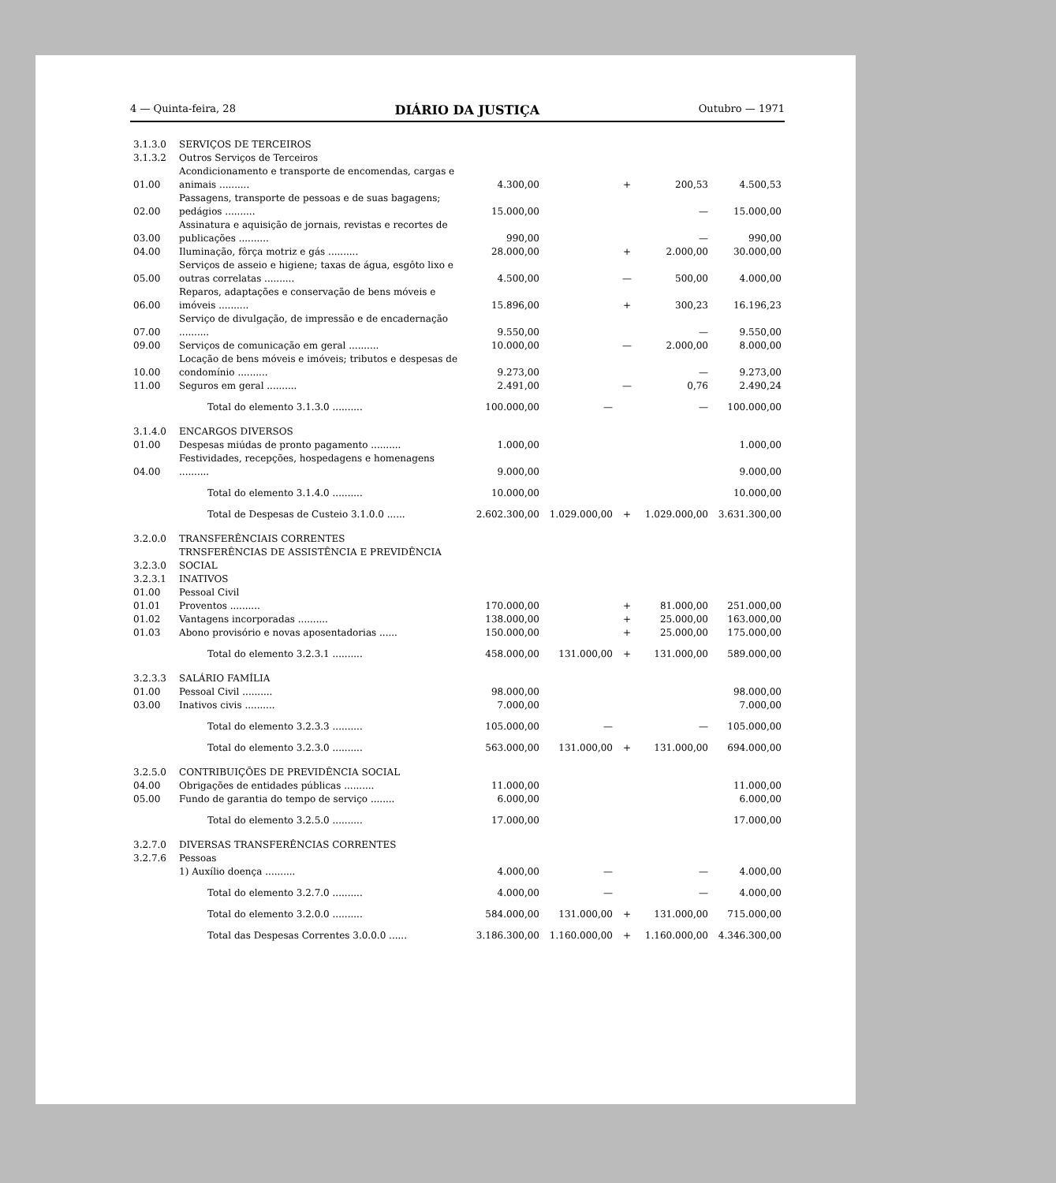4 — Quinta-feira, 28 DIÁRIO DA JUSTIÇA Outubro — 1971
| 3.1.3.0 | SERVIÇOS DE TERCEIROS | | | | | |
| 3.1.3.2 | Outros Serviços de Terceiros | | | | | |
| 01.00 | Acondicionamento e transporte de encomendas, cargas e animais .......... | 4.300,00 | | + | 200,53 | 4.500,53 |
| 02.00 | Passagens, transporte de pessoas e de suas bagagens; pedágios .......... | 15.000,00 | | | — | 15.000,00 |
| 03.00 | Assinatura e aquisição de jornais, revistas e recortes de publicações .......... | 990,00 | | | — | 990,00 |
| 04.00 | Iluminação, fôrça motriz e gás .......... | 28.000,00 | | + | 2.000,00 | 30.000,00 |
| 05.00 | Serviços de asseio e higiene; taxas de água, esgôto lixo e outras correlatas .......... | 4.500,00 | | — | 500,00 | 4.000,00 |
| 06.00 | Reparos, adaptações e conservação de bens móveis e imóveis .......... | 15.896,00 | | + | 300,23 | 16.196,23 |
| 07.00 | Serviço de divulgação, de impressão e de encadernação .......... | 9.550,00 | | | — | 9.550,00 |
| 09.00 | Serviços de comunicação em geral .......... | 10.000,00 | | — | 2.000,00 | 8.000,00 |
| 10.00 | Locação de bens móveis e imóveis; tributos e despesas de condomínio .......... | 9.273,00 | | | — | 9.273,00 |
| 11.00 | Seguros em geral .......... | 2.491,00 | | — | 0,76 | 2.490,24 |
| | Total do elemento 3.1.3.0 .......... | 100.000,00 | — | | — | 100.000,00 |
| 3.1.4.0 | ENCARGOS DIVERSOS | | | | | |
| 01.00 | Despesas miúdas de pronto pagamento .......... | 1.000,00 | | | | 1.000,00 |
| 04.00 | Festividades, recepções, hospedagens e homenagens .......... | 9.000,00 | | | | 9.000,00 |
| | Total do elemento 3.1.4.0 .......... | 10.000,00 | | | | 10.000,00 |
| | Total de Despesas de Custeio 3.1.0.0 ...... | 2.602.300,00 | 1.029.000,00 | + | 1.029.000,00 | 3.631.300,00 |
| 3.2.0.0 | TRANSFERÊNCIAIS CORRENTES | | | | | |
| 3.2.3.0 | TRNSFERÊNCIAS DE ASSISTÊNCIA E PREVIDÊNCIA SOCIAL | | | | | |
| 3.2.3.1 | INATIVOS | | | | | |
| 01.00 | Pessoal Civil | | | | | |
| 01.01 | Proventos .......... | 170.000,00 | | + | 81.000,00 | 251.000,00 |
| 01.02 | Vantagens incorporadas .......... | 138.000,00 | | + | 25.000,00 | 163.000,00 |
| 01.03 | Abono provisório e novas aposentadorias ...... | 150.000,00 | | + | 25.000,00 | 175.000,00 |
| | Total do elemento 3.2.3.1 .......... | 458.000,00 | 131.000,00 | + | 131.000,00 | 589.000,00 |
| 3.2.3.3 | SALÁRIO FAMÍLIA | | | | | |
| 01.00 | Pessoal Civil .......... | 98.000,00 | | | | 98.000,00 |
| 03.00 | Inativos civis .......... | 7.000,00 | | | | 7.000,00 |
| | Total do elemento 3.2.3.3 .......... | 105.000,00 | — | | — | 105.000,00 |
| | Total do elemento 3.2.3.0 .......... | 563.000,00 | 131.000,00 | + | 131.000,00 | 694.000,00 |
| 3.2.5.0 | CONTRIBUIÇÕES DE PREVIDÊNCIA SOCIAL | | | | | |
| 04.00 | Obrigações de entidades públicas .......... | 11.000,00 | | | | 11.000,00 |
| 05.00 | Fundo de garantia do tempo de serviço ........ | 6.000,00 | | | | 6.000,00 |
| | Total do elemento 3.2.5.0 .......... | 17.000,00 | | | | 17.000,00 |
| 3.2.7.0 | DIVERSAS TRANSFERÊNCIAS CORRENTES | | | | | |
| 3.2.7.6 | Pessoas | | | | | |
| | 1) Auxílio doença .......... | 4.000,00 | — | | — | 4.000,00 |
| | Total do elemento 3.2.7.0 .......... | 4.000,00 | — | | — | 4.000,00 |
| | Total do elemento 3.2.0.0 .......... | 584.000,00 | 131.000,00 | + | 131.000,00 | 715.000,00 |
| | Total das Despesas Correntes 3.0.0.0 ...... | 3.186.300,00 | 1.160.000,00 | + | 1.160.000,00 | 4.346.300,00 |